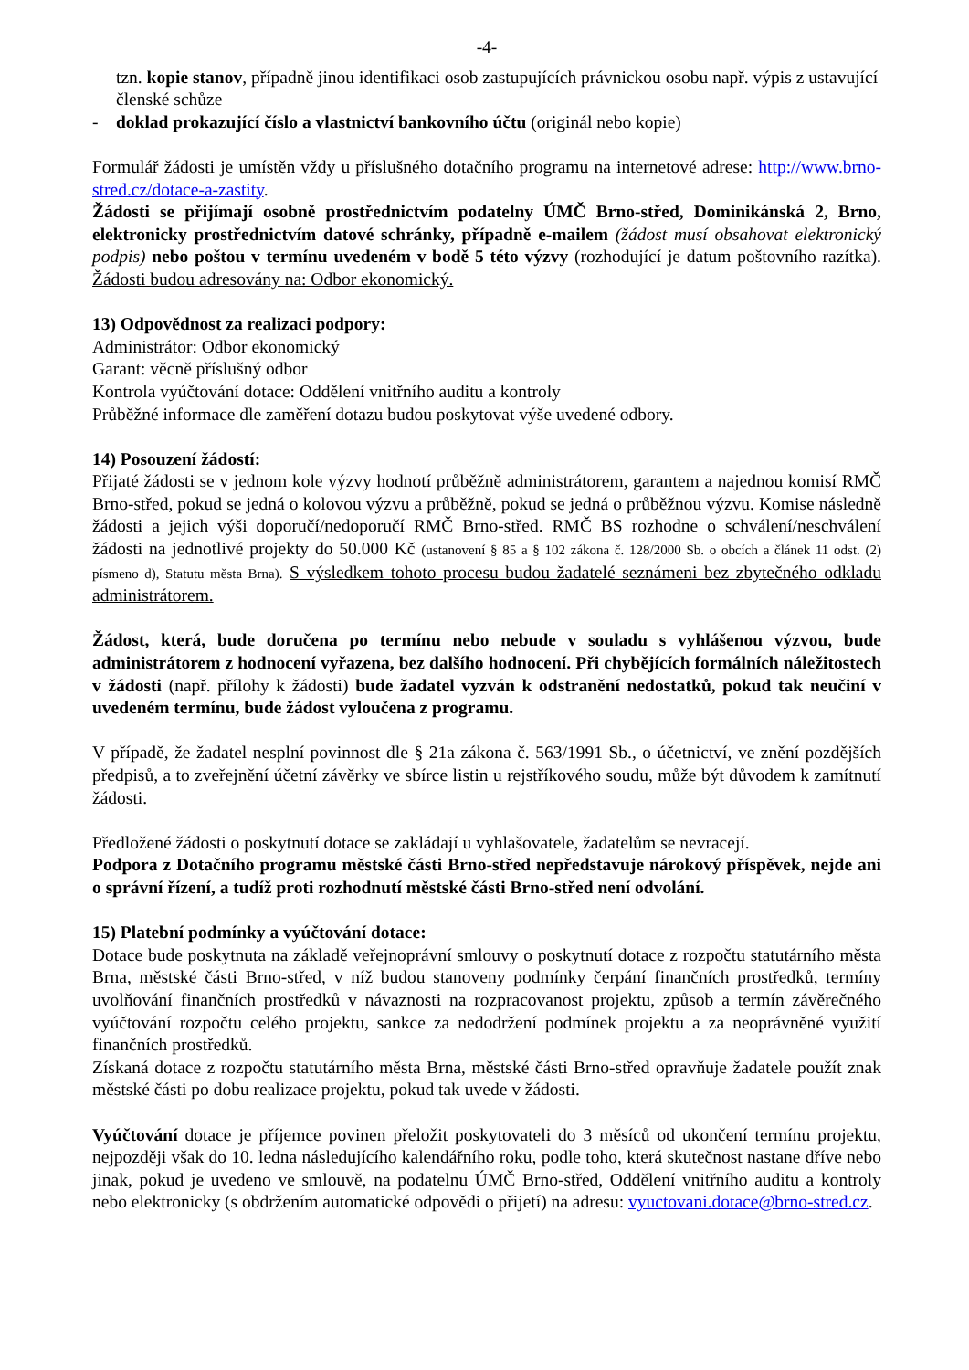-4-
tzn. kopie stanov, případně jinou identifikaci osob zastupujících právnickou osobu např. výpis z ustavující členské schůze
- doklad prokazující číslo a vlastnictví bankovního účtu (originál nebo kopie)
Formulář žádosti je umístěn vždy u příslušného dotačního programu na internetové adrese: http://www.brno-stred.cz/dotace-a-zastity.
Žádosti se přijímají osobně prostřednictvím podatelny ÚMČ Brno-střed, Dominikánská 2, Brno, elektronicky prostřednictvím datové schránky, případně e-mailem (žádost musí obsahovat elektronický podpis) nebo poštou v termínu uvedeném v bodě 5 této výzvy (rozhodující je datum poštovního razítka). Žádosti budou adresovány na: Odbor ekonomický.
13) Odpovědnost za realizaci podpory:
Administrátor: Odbor ekonomický
Garant: věcně příslušný odbor
Kontrola vyúčtování dotace: Oddělení vnitřního auditu a kontroly
Průběžné informace dle zaměření dotazu budou poskytovat výše uvedené odbory.
14) Posouzení žádostí:
Přijaté žádosti se v jednom kole výzvy hodnotí průběžně administrátorem, garantem a najednou komisí RMČ Brno-střed, pokud se jedná o kolovou výzvu a průběžně, pokud se jedná o průběžnou výzvu. Komise následně žádosti a jejich výši doporučí/nedoporučí RMČ Brno-střed. RMČ BS rozhodne o schválení/neschválení žádosti na jednotlivé projekty do 50.000 Kč (ustanovení § 85 a § 102 zákona č. 128/2000 Sb. o obcích a článek 11 odst. (2) písmeno d), Statutu města Brna). S výsledkem tohoto procesu budou žadatelé seznámeni bez zbytečného odkladu administrátorem.
Žádost, která, bude doručena po termínu nebo nebude v souladu s vyhlášenou výzvou, bude administrátorem z hodnocení vyřazena, bez dalšího hodnocení. Při chybějících formálních náležitostech v žádosti (např. přílohy k žádosti) bude žadatel vyzván k odstranění nedostatků, pokud tak neučiní v uvedeném termínu, bude žádost vyloučena z programu.
V případě, že žadatel nesplní povinnost dle § 21a zákona č. 563/1991 Sb., o účetnictví, ve znění pozdějších předpisů, a to zveřejnění účetní závěrky ve sbírce listin u rejstříkového soudu, může být důvodem k zamítnutí žádosti.
Předložené žádosti o poskytnutí dotace se zakládají u vyhlašovatele, žadatelům se nevracejí.
Podpora z Dotačního programu městské části Brno-střed nepředstavuje nárokový příspěvek, nejde ani o správní řízení, a tudíž proti rozhodnutí městské části Brno-střed není odvolání.
15) Platební podmínky a vyúčtování dotace:
Dotace bude poskytnuta na základě veřejnoprávní smlouvy o poskytnutí dotace z rozpočtu statutárního města Brna, městské části Brno-střed, v níž budou stanoveny podmínky čerpání finančních prostředků, termíny uvolňování finančních prostředků v návaznosti na rozpracovanost projektu, způsob a termín závěrečného vyúčtování rozpočtu celého projektu, sankce za nedodržení podmínek projektu a za neoprávněné využití finančních prostředků.
Získaná dotace z rozpočtu statutárního města Brna, městské části Brno-střed opravňuje žadatele použít znak městské části po dobu realizace projektu, pokud tak uvede v žádosti.
Vyúčtování dotace je příjemce povinen přeložit poskytovateli do 3 měsíců od ukončení termínu projektu, nejpozději však do 10. ledna následujícího kalendářního roku, podle toho, která skutečnost nastane dříve nebo jinak, pokud je uvedeno ve smlouvě, na podatelnu ÚMČ Brno-střed, Oddělení vnitřního auditu a kontroly nebo elektronicky (s obdržením automatické odpovědi o přijetí) na adresu: vyuctovani.dotace@brno-stred.cz.